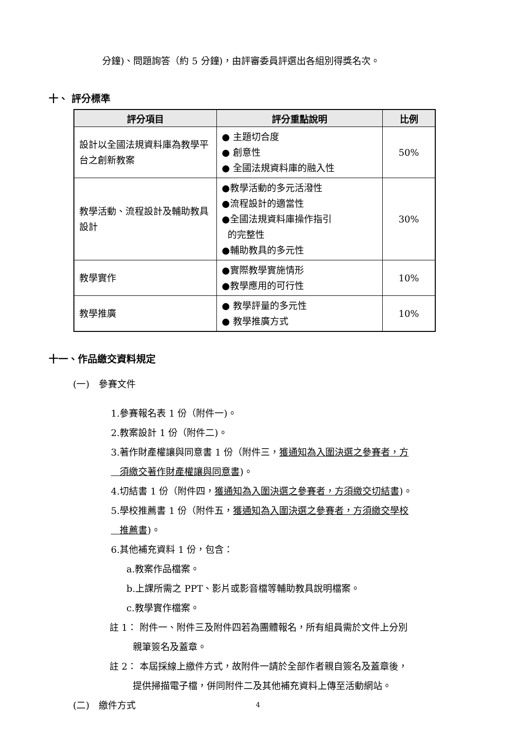分鐘)、問題詢答（約 5 分鐘)，由評審委員評選出各組別得獎名次。
十、 評分標準
| 評分項目 | 評分重點說明 | 比例 |
| --- | --- | --- |
| 設計以全國法規資料庫為教學平台之創新教案 | ● 主題切合度 ● 創意性 ● 全國法規資料庫的融入性 | 50% |
| 教學活動、流程設計及輔助教具設計 | ●教學活動的多元活潑性 ●流程設計的適當性 ●全國法規資料庫操作指引 的完整性 ●輔助教具的多元性 | 30% |
| 教學實作 | ●實際教學實施情形 ●教學應用的可行性 | 10% |
| 教學推廣 | ● 教學評量的多元性 ● 教學推廣方式 | 10% |
十一、作品繳交資料規定
(一)　參賽文件
1.參賽報名表 1 份（附件一)。
2.教案設計 1 份（附件二)。
3.著作財產權讓與同意書 1 份（附件三，獲通知為入圍決選之參賽者，方
須繳交著作財產權讓與同意書)。
4.切結書 1 份（附件四，獲通知為入圍決選之參賽者，方須繳交切結書)。
5.學校推薦書 1 份（附件五，獲通知為入圍決選之參賽者，方須繳交學校
推薦書)。
6.其他補充資料 1 份，包含：
a.教案作品檔案。
b.上課所需之 PPT、影片或影音檔等輔助教具說明檔案。
c.教學實作檔案。
註 1： 附件一、附件三及附件四若為團體報名，所有組員需於文件上分別
親筆簽名及蓋章。
註 2： 本屆採線上繳件方式，故附件一請於全部作者親自簽名及蓋章後，
提供掃描電子檔，併同附件二及其他補充資料上傳至活動網站。
(二)　繳件方式
4